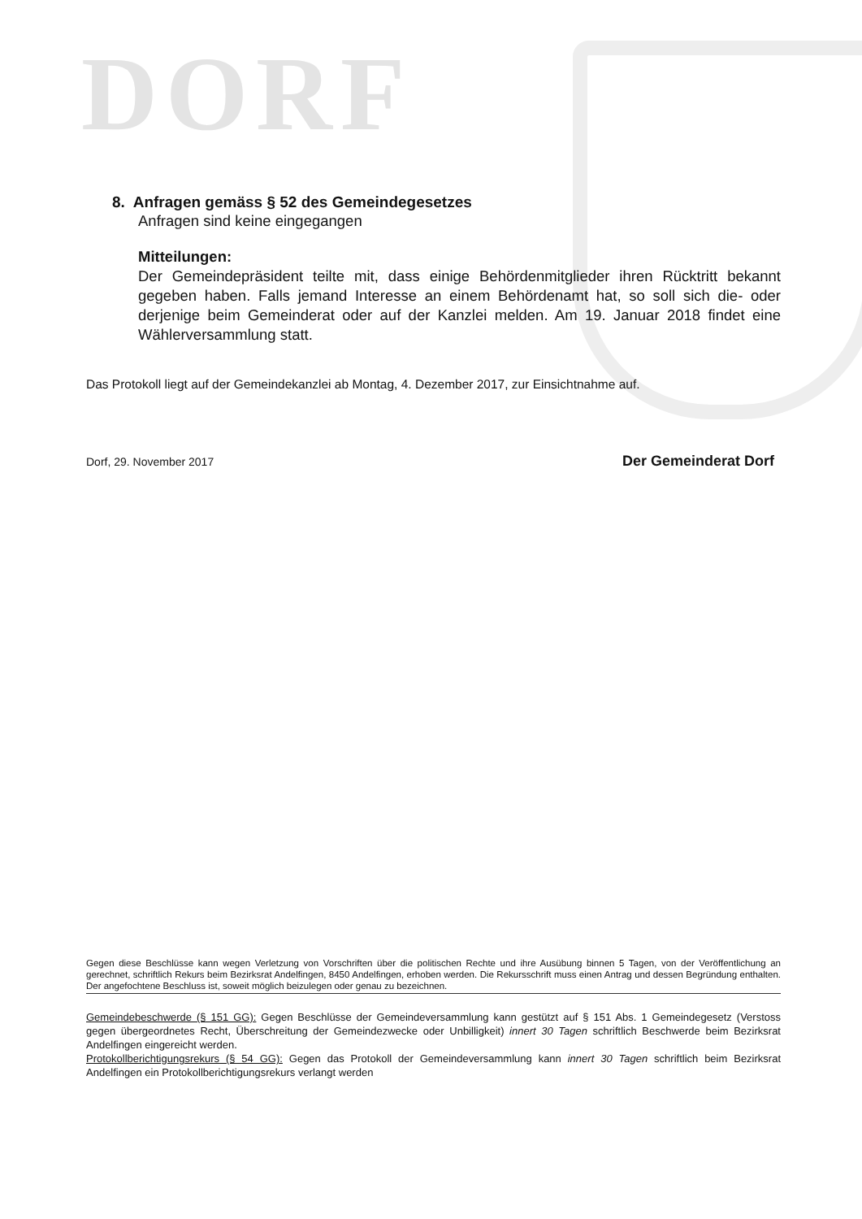DORF
8. Anfragen gemäss § 52 des Gemeindegesetzes
Anfragen sind keine eingegangen
Mitteilungen:
Der Gemeindepräsident teilte mit, dass einige Behördenmitglieder ihren Rücktritt bekannt gegeben haben. Falls jemand Interesse an einem Behördenamt hat, so soll sich die- oder derjenige beim Gemeinderat oder auf der Kanzlei melden. Am 19. Januar 2018 findet eine Wählerversammlung statt.
Das Protokoll liegt auf der Gemeindekanzlei ab Montag, 4. Dezember 2017, zur Einsichtnahme auf.
Dorf, 29. November 2017 Der Gemeinderat Dorf
Gegen diese Beschlüsse kann wegen Verletzung von Vorschriften über die politischen Rechte und ihre Ausübung binnen 5 Tagen, von der Veröffentlichung an gerechnet, schriftlich Rekurs beim Bezirksrat Andelfingen, 8450 Andelfingen, erhoben werden. Die Rekursschrift muss einen Antrag und dessen Begründung enthalten. Der angefochtene Beschluss ist, soweit möglich beizulegen oder genau zu bezeichnen.
Gemeindebeschwerde (§ 151 GG): Gegen Beschlüsse der Gemeindeversammlung kann gestützt auf § 151 Abs. 1 Gemeindegesetz (Verstoss gegen übergeordnetes Recht, Überschreitung der Gemeindezwecke oder Unbilligkeit) innert 30 Tagen schriftlich Beschwerde beim Bezirksrat Andelfingen eingereicht werden.
Protokollberichtigungsrekurs (§ 54 GG): Gegen das Protokoll der Gemeindeversammlung kann innert 30 Tagen schriftlich beim Bezirksrat Andelfingen ein Protokollberichtigungsrekurs verlangt werden